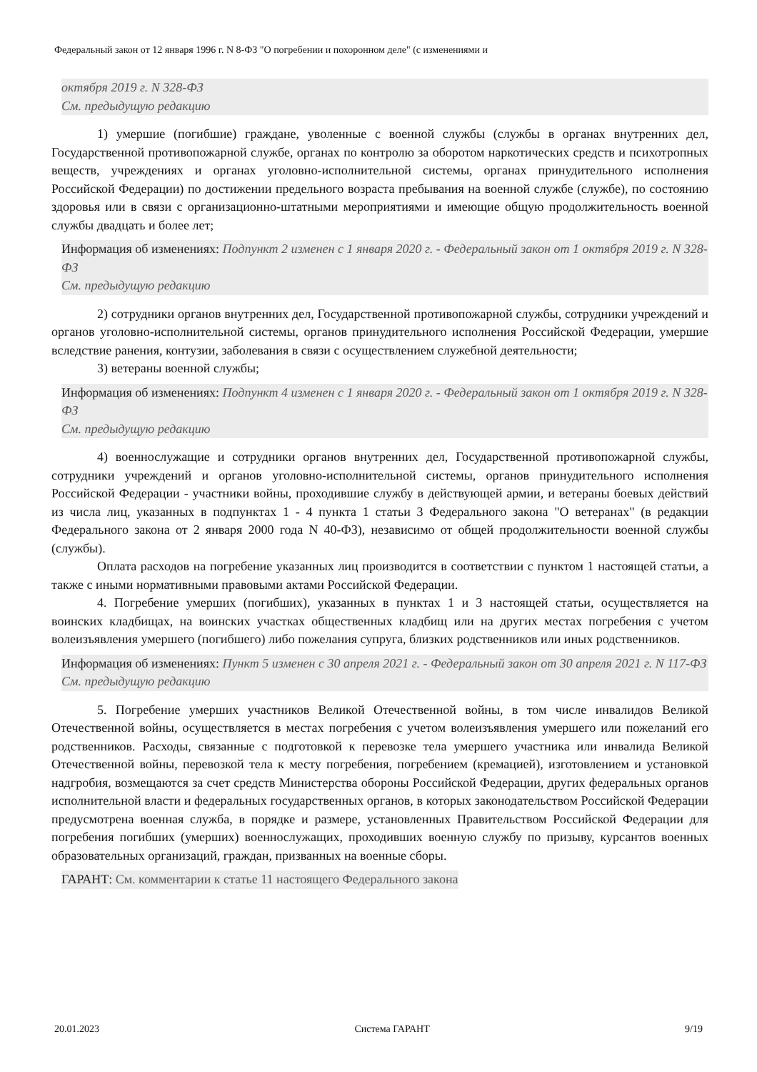Федеральный закон от 12 января 1996 г. N 8-ФЗ "О погребении и похоронном деле" (с изменениями и
октября 2019 г. N 328-ФЗ
См. предыдущую редакцию
1) умершие (погибшие) граждане, уволенные с военной службы (службы в органах внутренних дел, Государственной противопожарной службе, органах по контролю за оборотом наркотических средств и психотропных веществ, учреждениях и органах уголовно-исполнительной системы, органах принудительного исполнения Российской Федерации) по достижении предельного возраста пребывания на военной службе (службе), по состоянию здоровья или в связи с организационно-штатными мероприятиями и имеющие общую продолжительность военной службы двадцать и более лет;
Информация об изменениях: Подпункт 2 изменен с 1 января 2020 г. - Федеральный закон от 1 октября 2019 г. N 328-ФЗ
См. предыдущую редакцию
2) сотрудники органов внутренних дел, Государственной противопожарной службы, сотрудники учреждений и органов уголовно-исполнительной системы, органов принудительного исполнения Российской Федерации, умершие вследствие ранения, контузии, заболевания в связи с осуществлением служебной деятельности;
3) ветераны военной службы;
Информация об изменениях: Подпункт 4 изменен с 1 января 2020 г. - Федеральный закон от 1 октября 2019 г. N 328-ФЗ
См. предыдущую редакцию
4) военнослужащие и сотрудники органов внутренних дел, Государственной противопожарной службы, сотрудники учреждений и органов уголовно-исполнительной системы, органов принудительного исполнения Российской Федерации - участники войны, проходившие службу в действующей армии, и ветераны боевых действий из числа лиц, указанных в подпунктах 1 - 4 пункта 1 статьи 3 Федерального закона "О ветеранах" (в редакции Федерального закона от 2 января 2000 года N 40-ФЗ), независимо от общей продолжительности военной службы (службы).
Оплата расходов на погребение указанных лиц производится в соответствии с пунктом 1 настоящей статьи, а также с иными нормативными правовыми актами Российской Федерации.
4. Погребение умерших (погибших), указанных в пунктах 1 и 3 настоящей статьи, осуществляется на воинских кладбищах, на воинских участках общественных кладбищ или на других местах погребения с учетом волеизъявления умершего (погибшего) либо пожелания супруга, близких родственников или иных родственников.
Информация об изменениях: Пункт 5 изменен с 30 апреля 2021 г. - Федеральный закон от 30 апреля 2021 г. N 117-ФЗ
См. предыдущую редакцию
5. Погребение умерших участников Великой Отечественной войны, в том числе инвалидов Великой Отечественной войны, осуществляется в местах погребения с учетом волеизъявления умершего или пожеланий его родственников. Расходы, связанные с подготовкой к перевозке тела умершего участника или инвалида Великой Отечественной войны, перевозкой тела к месту погребения, погребением (кремацией), изготовлением и установкой надгробия, возмещаются за счет средств Министерства обороны Российской Федерации, других федеральных органов исполнительной власти и федеральных государственных органов, в которых законодательством Российской Федерации предусмотрена военная служба, в порядке и размере, установленных Правительством Российской Федерации для погребения погибших (умерших) военнослужащих, проходивших военную службу по призыву, курсантов военных образовательных организаций, граждан, призванных на военные сборы.
ГАРАНТ: См. комментарии к статье 11 настоящего Федерального закона
20.01.2023 Система ГАРАНТ 9/19